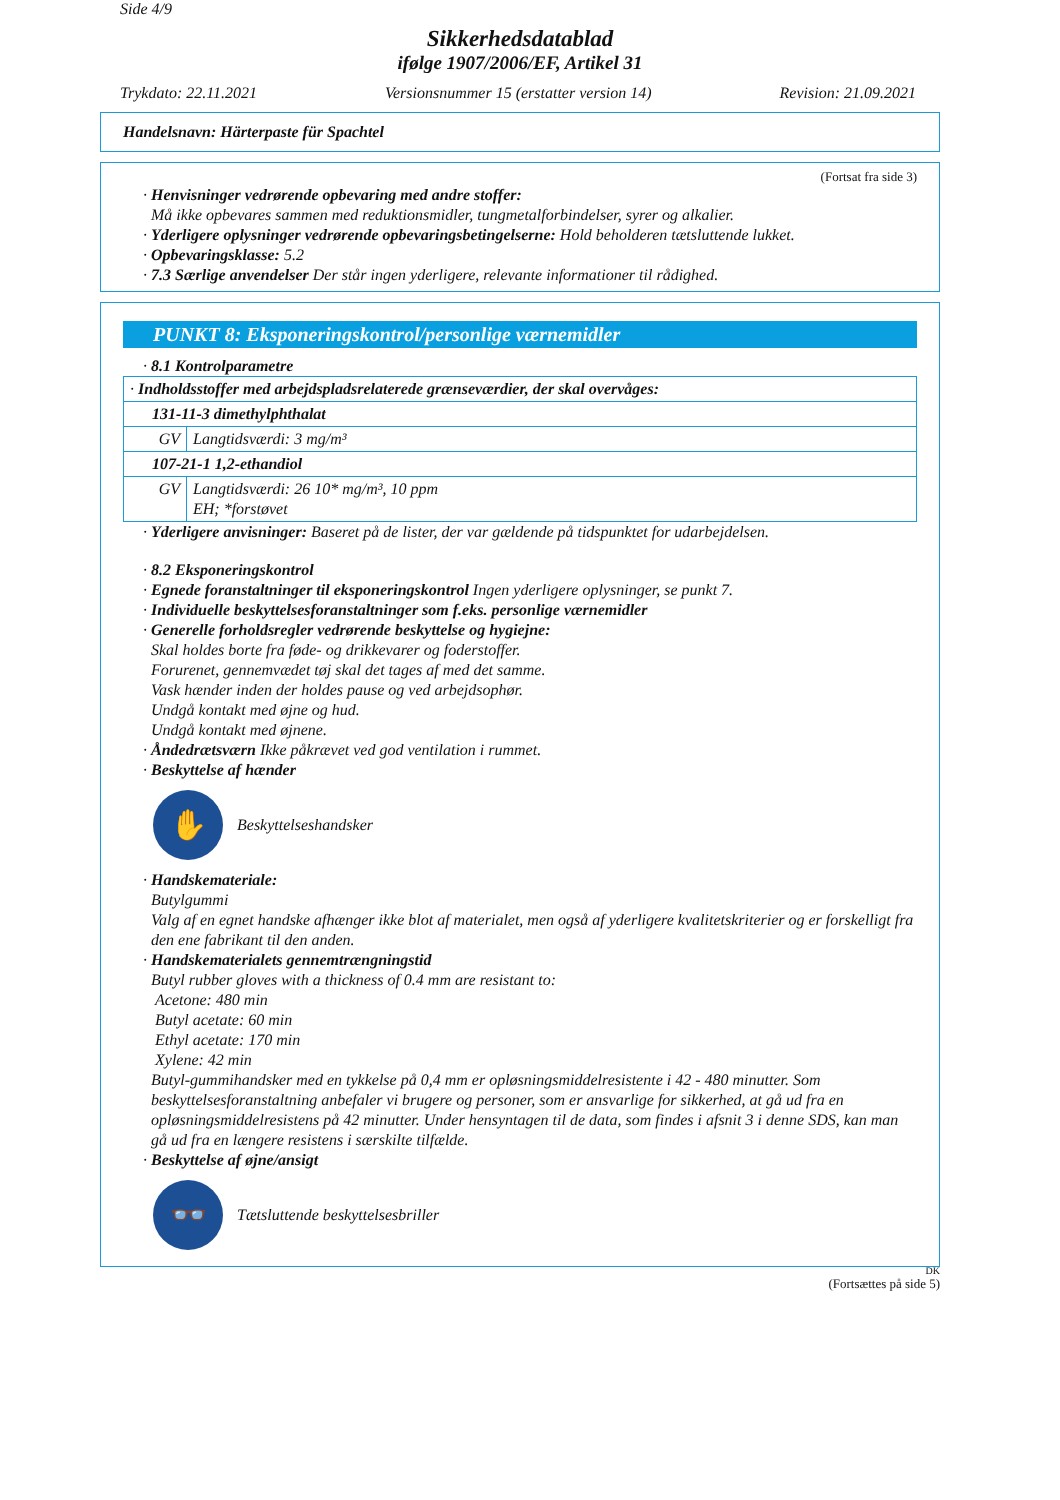Side 4/9
Sikkerhedsdatablad
ifølge 1907/2006/EF, Artikel 31
Trykdato: 22.11.2021 Versionsnummer 15 (erstatter version 14) Revision: 21.09.2021
Handelsnavn: Härterpaste für Spachtel
(Fortsat fra side 3)
· Henvisninger vedrørende opbevaring med andre stoffer:
Må ikke opbevares sammen med reduktionsmidler, tungmetalforbindelser, syrer og alkalier.
· Yderligere oplysninger vedrørende opbevaringsbetingelserne: Hold beholderen tætsluttende lukket.
· Opbevaringsklasse: 5.2
· 7.3 Særlige anvendelser Der står ingen yderligere, relevante informationer til rådighed.
PUNKT 8: Eksponeringskontrol/personlige værnemidler
· 8.1 Kontrolparametre
| · Indholdsstoffer med arbejdspladsrelaterede grænseværdier, der skal overvåges: | |
| 131-11-3 dimethylphthalat | |
| GV | Langtidsværdi: 3 mg/m³ |
| 107-21-1 1,2-ethandiol | |
| GV | Langtidsværdi: 26 10* mg/m³, 10 ppm EH; *forstøvet |
· Yderligere anvisninger: Baseret på de lister, der var gældende på tidspunktet for udarbejdelsen.
· 8.2 Eksponeringskontrol
· Egnede foranstaltninger til eksponeringskontrol Ingen yderligere oplysninger, se punkt 7.
· Individuelle beskyttelsesforanstaltninger som f.eks. personlige værnemidler
· Generelle forholdsregler vedrørende beskyttelse og hygiejne:
Skal holdes borte fra føde- og drikkevarer og foderstoffer.
Forurenet, gennemvædet tøj skal det tages af med det samme.
Vask hænder inden der holdes pause og ved arbejdsophør.
Undgå kontakt med øjne og hud.
Undgå kontakt med øjnene.
· Åndedrætsværn Ikke påkrævet ved god ventilation i rummet.
· Beskyttelse af hænder
✋ Beskyttelseshandsker
· Handskemateriale:
Butylgummi
Valg af en egnet handske afhænger ikke blot af materialet, men også af yderligere kvalitetskriterier og er forskelligt fra den ene fabrikant til den anden.
· Handskematerialets gennemtrængningstid
Butyl rubber gloves with a thickness of 0.4 mm are resistant to:
Acetone: 480 min
Butyl acetate: 60 min
Ethyl acetate: 170 min
Xylene: 42 min
Butyl-gummihandsker med en tykkelse på 0,4 mm er opløsningsmiddelresistente i 42 - 480 minutter. Som beskyttelsesforanstaltning anbefaler vi brugere og personer, som er ansvarlige for sikkerhed, at gå ud fra en opløsningsmiddelresistens på 42 minutter. Under hensyntagen til de data, som findes i afsnit 3 i denne SDS, kan man gå ud fra en længere resistens i særskilte tilfælde.
· Beskyttelse af øjne/ansigt
👓 Tætsluttende beskyttelsesbriller
DK
(Fortsættes på side 5)